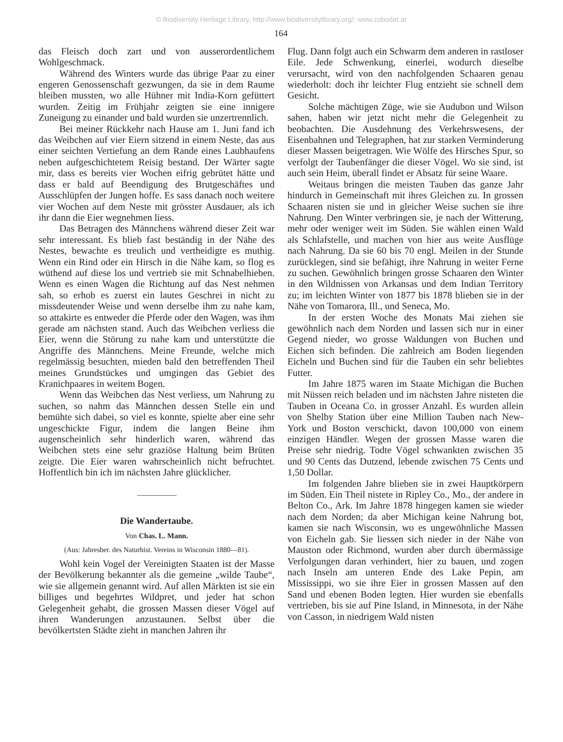© Biodiversity Heritage Library, http://www.biodiversitylibrary.org/; www.zobodat.at
164
das Fleisch doch zart und von ausserordentlichem Wohlgeschmack.
Während des Winters wurde das übrige Paar zu einer engeren Genossenschaft gezwungen, da sie in dem Raume bleiben mussten, wo alle Hühner mit India-Korn gefüttert wurden. Zeitig im Frühjahr zeigten sie eine innigere Zuneigung zu einander und bald wurden sie unzertrennlich.
Bei meiner Rückkehr nach Hause am 1. Juni fand ich das Weibchen auf vier Eiern sitzend in einem Neste, das aus einer seichten Vertiefung an dem Rande eines Laubhaufens neben aufgeschichtetem Reisig bestand. Der Wärter sagte mir, dass es bereits vier Wochen eifrig gebrütet hätte und dass er bald auf Beendigung des Brutgeschäftes und Ausschlüpfen der Jungen hoffe. Es sass danach noch weitere vier Wochen auf dem Neste mit grösster Ausdauer, als ich ihr dann die Eier wegnehmen liess.
Das Betragen des Männchens während dieser Zeit war sehr interessant. Es blieb fast beständig in der Nähe des Nestes, bewachte es treulich und vertheidigte es muthig. Wenn ein Rind oder ein Hirsch in die Nähe kam, so flog es wüthend auf diese los und vertrieb sie mit Schnabelhieben. Wenn es einen Wagen die Richtung auf das Nest nehmen sah, so erhob es zuerst ein lautes Geschrei in nicht zu missdeutender Weise und wenn derselbe ihm zu nahe kam, so attakirte es entweder die Pferde oder den Wagen, was ihm gerade am nächsten stand. Auch das Weibchen verliess die Eier, wenn die Störung zu nahe kam und unterstützte die Angriffe des Männchens. Meine Freunde, welche mich regelmässig besuchten, mieden bald den betreffenden Theil meines Grundstückes und umgingen das Gebiet des Kranichpaares in weitem Bogen.
Wenn das Weibchen das Nest verliess, um Nahrung zu suchen, so nahm das Männchen dessen Stelle ein und bemühte sich dabei, so viel es konnte, spielte aber eine sehr ungeschickte Figur, indem die langen Beine ihm augenscheinlich sehr hinderlich waren, während das Weibchen stets eine sehr graziöse Haltung beim Brüten zeigte. Die Eier waren wahrscheinlich nicht befruchtet. Hoffentlich bin ich im nächsten Jahre glücklicher.
Die Wandertaube.
Von Chas. L. Mann.
(Aus: Jahresber. des Naturhist. Vereins in Wisconsin 1880—81).
Wohl kein Vogel der Vereinigten Staaten ist der Masse der Bevölkerung bekannter als die gemeine „wilde Taube“, wie sie allgemein genannt wird. Auf allen Märkten ist sie ein billiges und begehrtes Wildpret, und jeder hat schon Gelegenheit gehabt, die grossen Massen dieser Vögel auf ihren Wanderungen anzustaunen. Selbst über die bevölkertsten Städte zieht in manchen Jahren ihr
Flug. Dann folgt auch ein Schwarm dem anderen in rastloser Eile. Jede Schwenkung, einerlei, wodurch dieselbe verursacht, wird von den nachfolgenden Schaaren genau wiederholt: doch ihr leichter Flug entzieht sie schnell dem Gesicht.
Solche mächtigen Züge, wie sie Audubon und Wilson sahen, haben wir jetzt nicht mehr die Gelegenheit zu beobachten. Die Ausdehnung des Verkehrswesens, der Eisenbahnen und Telegraphen, hat zur starken Verminderung dieser Massen beigetragen. Wie Wölfe des Hirsches Spur, so verfolgt der Taubenfänger die dieser Vögel. Wo sie sind, ist auch sein Heim, überall findet er Absatz für seine Waare.
Weitaus bringen die meisten Tauben das ganze Jahr hindurch in Gemeinschaft mit ihres Gleichen zu. In grossen Schaaren nisten sie und in gleicher Weise suchen sie ihre Nahrung. Den Winter verbringen sie, je nach der Witterung, mehr oder weniger weit im Süden. Sie wählen einen Wald als Schlafstelle, und machen von hier aus weite Ausflüge nach Nahrung. Da sie 60 bis 70 engl. Meilen in der Stunde zurücklegen, sind sie befähigt, ihre Nahrung in weiter Ferne zu suchen. Gewöhnlich bringen grosse Schaaren den Winter in den Wildnissen von Arkansas und dem Indian Territory zu; im leichten Winter von 1877 bis 1878 blieben sie in der Nähe von Tomarora, Ill., und Seneca, Mo.
In der ersten Woche des Monats Mai ziehen sie gewöhnlich nach dem Norden und lassen sich nur in einer Gegend nieder, wo grosse Waldungen von Buchen und Eichen sich befinden. Die zahlreich am Boden liegenden Eicheln und Buchen sind für die Tauben ein sehr beliebtes Futter.
Im Jahre 1875 waren im Staate Michigan die Buchen mit Nüssen reich beladen und im nächsten Jahre nisteten die Tauben in Oceana Co. in grosser Anzahl. Es wurden allein von Shelby Station über eine Million Tauben nach New-York und Boston verschickt, davon 100,000 von einem einzigen Händler. Wegen der grossen Masse waren die Preise sehr niedrig. Todte Vögel schwankten zwischen 35 und 90 Cents das Dutzend, lebende zwischen 75 Cents und 1,50 Dollar.
Im folgenden Jahre blieben sie in zwei Hauptkörpern im Süden. Ein Theil nistete in Ripley Co., Mo., der andere in Belton Co., Ark. Im Jahre 1878 hingegen kamen sie wieder nach dem Norden; da aber Michigan keine Nahrung bot, kamen sie nach Wisconsin, wo es ungewöhnliche Massen von Eicheln gab. Sie liessen sich nieder in der Nähe von Mauston oder Richmond, wurden aber durch übermässige Verfolgungen daran verhindert, hier zu bauen, und zogen nach Inseln am unteren Ende des Lake Pepin, am Mississippi, wo sie ihre Eier in grossen Massen auf den Sand und ebenen Boden legten. Hier wurden sie ebenfalls vertrieben, bis sie auf Pine Island, in Minnesota, in der Nähe von Casson, in niedrigem Wald nisten